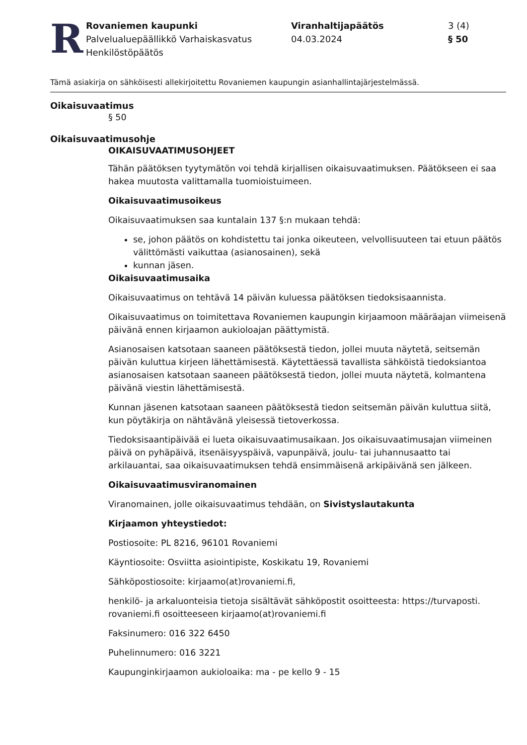R
Rovaniemen kaupunki
Palvelualuepäällikkö Varhaiskasvatus
Henkilöstöpäätös
Viranhaltijapäätös
04.03.2024
3 (4)
§ 50
Tämä asiakirja on sähköisesti allekirjoitettu Rovaniemen kaupungin asianhallintajärjestelmässä.
Oikaisuvaatimus
§ 50
Oikaisuvaatimusohje
OIKAISUVAATIMUSOHJEET
Tähän päätöksen tyytymätön voi tehdä kirjallisen oikaisuvaatimuksen. Päätökseen ei saa hakea muutosta valittamalla tuomioistuimeen.
Oikaisuvaatimusoikeus
Oikaisuvaatimuksen saa kuntalain 137 §:n mukaan tehdä:
se, johon päätös on kohdistettu tai jonka oikeuteen, velvollisuuteen tai etuun päätös välittömästi vaikuttaa (asianosainen), sekä
kunnan jäsen.
Oikaisuvaatimusaika
Oikaisuvaatimus on tehtävä 14 päivän kuluessa päätöksen tiedoksisaannista.
Oikaisuvaatimus on toimitettava Rovaniemen kaupungin kirjaamoon määräajan viimeisenä päivänä ennen kirjaamon aukioloajan päättymistä.
Asianosaisen katsotaan saaneen päätöksestä tiedon, jollei muuta näytetä, seitsemän päivän kuluttua kirjeen lähettämisestä. Käytettäessä tavallista sähköistä tiedoksiantoa asianosaisen katsotaan saaneen päätöksestä tiedon, jollei muuta näytetä, kolmantena päivänä viestin lähettämisestä.
Kunnan jäsenen katsotaan saaneen päätöksestä tiedon seitsemän päivän kuluttua siitä, kun pöytäkirja on nähtävänä yleisessä tietoverkossa.
Tiedoksisaantipäivää ei lueta oikaisuvaatimusaikaan. Jos oikaisuvaatimusajan viimeinen päivä on pyhäpäivä, itsenäisyyspäivä, vapunpäivä, joulu- tai juhannusaatto tai arkilauantai, saa oikaisuvaatimuksen tehdä ensimmäisenä arkipäivänä sen jälkeen.
Oikaisuvaatimusviranomainen
Viranomainen, jolle oikaisuvaatimus tehdään, on Sivistyslautakunta
Kirjaamon yhteystiedot:
Postiosoite: PL 8216, 96101 Rovaniemi
Käyntiosoite: Osviitta asiointipiste, Koskikatu 19, Rovaniemi
Sähköpostiosoite: kirjaamo(at)rovaniemi.fi,
henkilö- ja arkaluonteisia tietoja sisältävät sähköpostit osoitteesta: https://turvaposti. rovaniemi.fi osoitteeseen kirjaamo(at)rovaniemi.fi
Faksinumero: 016 322 6450
Puhelinnumero: 016 3221
Kaupunginkirjaamon aukioloaika: ma - pe kello 9 - 15